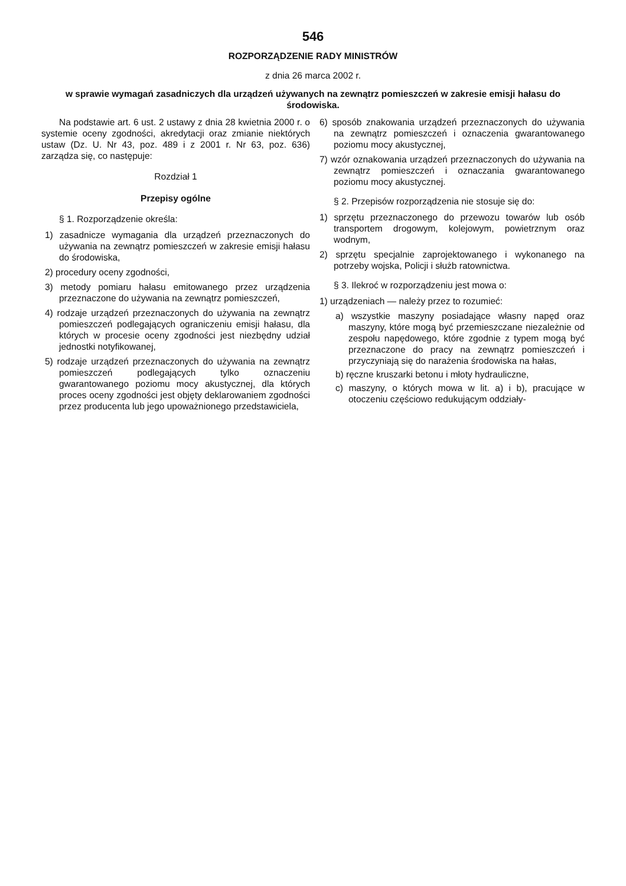546
ROZPORZĄDZENIE RADY MINISTRÓW
z dnia 26 marca 2002 r.
w sprawie wymagań zasadniczych dla urządzeń używanych na zewnątrz pomieszczeń w zakresie emisji hałasu do środowiska.
Na podstawie art. 6 ust. 2 ustawy z dnia 28 kwietnia 2000 r. o systemie oceny zgodności, akredytacji oraz zmianie niektórych ustaw (Dz. U. Nr 43, poz. 489 i z 2001 r. Nr 63, poz. 636) zarządza się, co następuje:
Rozdział 1
Przepisy ogólne
§ 1. Rozporządzenie określa:
1) zasadnicze wymagania dla urządzeń przeznaczonych do używania na zewnątrz pomieszczeń w zakresie emisji hałasu do środowiska,
2) procedury oceny zgodności,
3) metody pomiaru hałasu emitowanego przez urządzenia przeznaczone do używania na zewnątrz pomieszczeń,
4) rodzaje urządzeń przeznaczonych do używania na zewnątrz pomieszczeń podlegających ograniczeniu emisji hałasu, dla których w procesie oceny zgodności jest niezbędny udział jednostki notyfikowanej,
5) rodzaje urządzeń przeznaczonych do używania na zewnątrz pomieszczeń podlegających tylko oznaczeniu gwarantowanego poziomu mocy akustycznej, dla których proces oceny zgodności jest objęty deklarowaniem zgodności przez producenta lub jego upoważnionego przedstawiciela,
6) sposób znakowania urządzeń przeznaczonych do używania na zewnątrz pomieszczeń i oznaczenia gwarantowanego poziomu mocy akustycznej,
7) wzór oznakowania urządzeń przeznaczonych do używania na zewnątrz pomieszczeń i oznaczania gwarantowanego poziomu mocy akustycznej.
§ 2. Przepisów rozporządzenia nie stosuje się do:
1) sprzętu przeznaczonego do przewozu towarów lub osób transportem drogowym, kolejowym, powietrznym oraz wodnym,
2) sprzętu specjalnie zaprojektowanego i wykonanego na potrzeby wojska, Policji i służb ratownictwa.
§ 3. Ilekroć w rozporządzeniu jest mowa o:
1) urządzeniach — należy przez to rozumieć:
a) wszystkie maszyny posiadające własny napęd oraz maszyny, które mogą być przemieszczane niezależnie od zespołu napędowego, które zgodnie z typem mogą być przeznaczone do pracy na zewnątrz pomieszczeń i przyczyniają się do narażenia środowiska na hałas,
b) ręczne kruszarki betonu i młoty hydrauliczne,
c) maszyny, o których mowa w lit. a) i b), pracujące w otoczeniu częściowo redukującym oddziały-